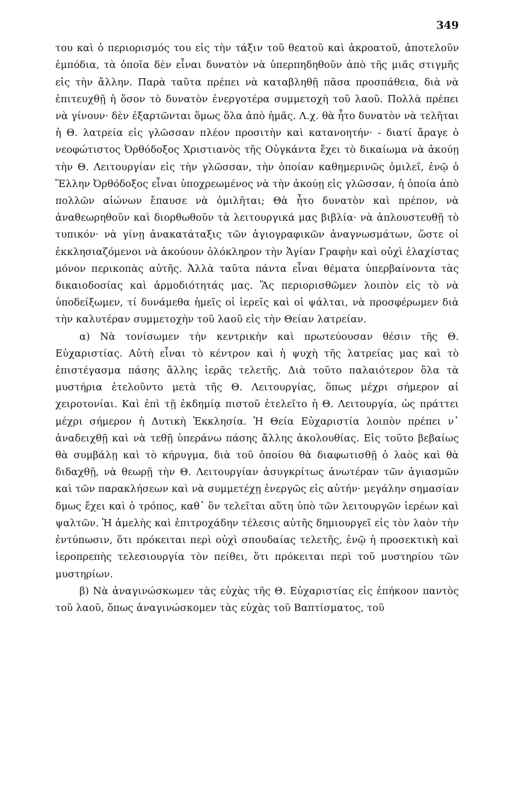349
του καὶ ὁ περιορισμός του εἰς τὴν τάξιν τοῦ θεατοῦ καὶ ἀκροατοῦ, ἀποτελοῦν ἐμπόδια, τὰ ὁποῖα δὲν εἶναι δυνατὸν νὰ ὑπερπηδηθοῦν ἀπὸ τῆς μιᾶς στιγμῆς εἰς τὴν ἄλλην. Παρὰ ταῦτα πρέπει νὰ καταβληθῇ πᾶσα προσπάθεια, διὰ νὰ ἐπιτευχθῇ ἡ ὅσον τὸ δυνατὸν ἐνεργοτέρα συμμετοχὴ τοῦ λαοῦ. Πολλὰ πρέπει νὰ γίνουν· δὲν ἐξαρτῶνται ὅμως ὅλα ἀπὸ ἡμᾶς. Λ.χ. θὰ ἦτο δυνατὸν νὰ τελῆται ἡ Θ. λατρεία εἰς γλῶσσαν πλέον προσιτὴν καὶ κατανοητήν· - διατί ἄραγε ὁ νεοφώτιστος Ὀρθόδοξος Χριστιανὸς τῆς Οὐγκάντα ἔχει τὸ δικαίωμα νὰ ἀκούῃ τὴν Θ. Λειτουργίαν εἰς τὴν γλῶσσαν, τὴν ὁποίαν καθημερινῶς ὁμιλεῖ, ἐνῷ ὁ Ἕλλην Ὀρθόδοξος εἶναι ὑποχρεωμένος νὰ τὴν ἀκούῃ εἰς γλῶσσαν, ἡ ὁποία ἀπὸ πολλῶν αἰώνων ἔπαυσε νὰ ὁμιλῆται; Θὰ ἦτο δυνατὸν καὶ πρέπον, νὰ ἀναθεωρηθοῦν καὶ διορθωθοῦν τὰ λειτουργικά μας βιβλία· νὰ ἁπλουστευθῇ τὸ τυπικόν· νὰ γίνῃ ἀνακατάταξις τῶν ἁγιογραφικῶν ἀναγνωσμάτων, ὥστε οἱ ἐκκλησιαζόμενοι νὰ ἀκούουν ὁλόκληρον τὴν Ἁγίαν Γραφὴν καὶ οὐχὶ ἐλαχίστας μόνον περικοπὰς αὐτῆς. Ἀλλὰ ταῦτα πάντα εἶναι θέματα ὑπερβαίνοντα τὰς δικαιοδοσίας καὶ ἁρμοδιότητάς μας. Ἂς περιορισθῶμεν λοιπὸν εἰς τὸ νὰ ὑποδείξωμεν, τί δυνάμεθα ἡμεῖς οἱ ἱερεῖς καὶ οἱ ψάλται, νὰ προσφέρωμεν διὰ τὴν καλυτέραν συμμετοχὴν τοῦ λαοῦ εἰς τὴν Θείαν λατρείαν.
α) Νὰ τονίσωμεν τὴν κεντρικὴν καὶ πρωτεύουσαν θέσιν τῆς Θ. Εὐχαριστίας. Αὐτὴ εἶναι τὸ κέντρον καὶ ἡ ψυχὴ τῆς λατρείας μας καὶ τὸ ἐπιστέγασμα πάσης ἄλλης ἱερᾶς τελετῆς. Διὰ τοῦτο παλαιότερον ὅλα τὰ μυστήρια ἐτελοῦντο μετὰ τῆς Θ. Λειτουργίας, ὅπως μέχρι σήμερον αἱ χειροτονίαι. Καὶ ἐπὶ τῇ ἐκδημίᾳ πιστοῦ ἐτελεῖτο ἡ Θ. Λειτουργία, ὡς πράττει μέχρι σήμερον ἡ Δυτικὴ Ἐκκλησία. Ἡ Θεία Εὐχαριστία λοιπὸν πρέπει ν᾽ ἀναδειχθῇ καὶ νὰ τεθῇ ὑπεράνω πάσης ἄλλης ἀκολουθίας. Εἰς τοῦτο βεβαίως θὰ συμβάλῃ καὶ τὸ κήρυγμα, διὰ τοῦ ὁποίου θὰ διαφωτισθῇ ὁ λαὸς καὶ θὰ διδαχθῇ, νὰ θεωρῇ τὴν Θ. Λειτουργίαν ἀσυγκρίτως ἀνωτέραν τῶν ἁγιασμῶν καὶ τῶν παρακλήσεων καὶ νὰ συμμετέχῃ ἐνεργῶς εἰς αὐτήν· μεγάλην σημασίαν δμως ἔχει καὶ ὁ τρόπος, καθ᾽ ὃν τελεῖται αὕτη ὑπὸ τῶν λειτουργῶν ἱερέων καὶ ψαλτῶν. Ἡ ἀμελὴς καὶ ἐπιτροχάδην τέλεσις αὐτῆς δημιουργεῖ εἰς τὸν λαὸν τὴν ἐντύπωσιν, ὅτι πρόκειται περὶ οὐχὶ σπουδαίας τελετῆς, ἐνῷ ἡ προσεκτικὴ καὶ ἱεροπρεπὴς τελεσιουργία τὸν πείθει, ὅτι πρόκειται περὶ τοῦ μυστηρίου τῶν μυστηρίων.
β) Νὰ ἀναγινώσκωμεν τὰς εὐχὰς τῆς Θ. Εὐχαριστίας εἰς ἐπήκοον παντὸς τοῦ λαοῦ, ὅπως ἀναγινώσκομεν τὰς εὐχὰς τοῦ Βαπτίσματος, τοῦ